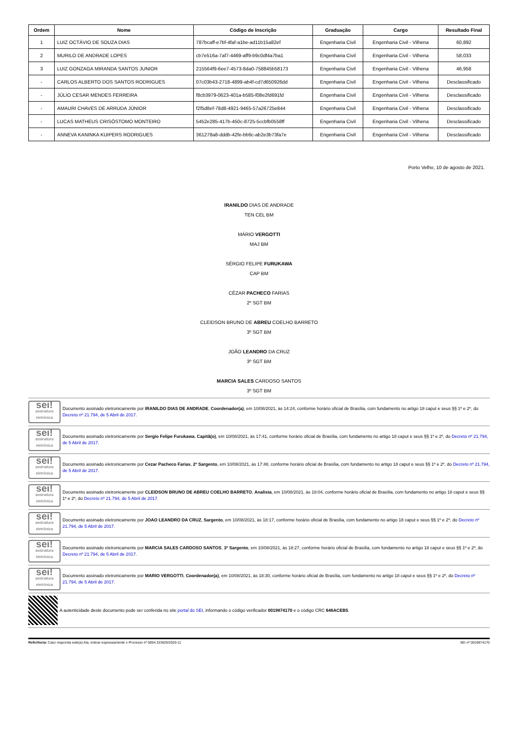| Ordem | Nome | Código de Inscrição | Graduação | Cargo | Resultado Final |
| --- | --- | --- | --- | --- | --- |
| 1 | LUIZ OCTÁVIO DE SOUZA DIAS | 787bcaff-e7bf-4faf-a1be-ad11b15a82ef | Engenharia Civil | Engenharia Civil - Vilhena | 60,892 |
| 2 | MURILO DE ANDRADE LOPES | cb7e516a-7af7-4469-aff9-b9c0df4a7ba1 | Engenharia Civil | Engenharia Civil - Vilhena | 58,033 |
| 3 | LUIZ GONZAGA MIRANDA SANTOS JUNIOR | 215564f9-6ee7-4573-8da0-758845b58173 | Engenharia Civil | Engenharia Civil - Vilhena | 46,958 |
| - | CARLOS ALBERTO DOS SANTOS RODRIGUES | 07c03b43-2718-4899-ab4f-cd7d650926dd | Engenharia Civil | Engenharia Civil - Vilhena | Desclassificado |
| - | JÚLIO CESAR MENDES FERREIRA | f8cb3979-0623-401a-b585-f08e2fd691fd | Engenharia Civil | Engenharia Civil - Vilhena | Desclassificado |
| - | AMAURI CHAVES DE ARRUDA JÚNIOR | f2f5d8ef-78d8-4921-9465-57a26725e844 | Engenharia Civil | Engenharia Civil - Vilhena | Desclassificado |
| - | LUCAS MATHEUS CRISÓSTOMO MONTEIRO | 5452e285-417b-450c-8725-5ccbfb0558ff | Engenharia Civil | Engenharia Civil - Vilhena | Desclassificado |
| - | ANNEVA KANINKA KUIPERS RODRIGUES | 361278a8-dddb-42fe-bb6c-ab2e3b73fa7e | Engenharia Civil | Engenharia Civil - Vilhena | Desclassificado |
Porto Velho, 10 de agosto de 2021.
IRANILDO DIAS DE ANDRADE
TEN CEL BM
MÁRIO VERGOTTI
MAJ BM
SÉRGIO FELIPE FURUKAWA
CAP BM
CÉZAR PACHECO FARIAS
2º SGT BM
CLEIDSON BRUNO DE ABREU COELHO BARRETO
3º SGT BM
JOÃO LEANDRO DA CRUZ
3º SGT BM
MARCIA SALES CARDOSO SANTOS
3º SGT BM
sei!
assinatura eletrônica
Documento assinado eletronicamente por IRANILDO DIAS DE ANDRADE, Coordenador(a), em 10/08/2021, às 14:24, conforme horário oficial de Brasília, com fundamento no artigo 18 caput e seus §§ 1º e 2º, do Decreto nº 21.794, de 5 Abril de 2017.
sei!
assinatura eletrônica
Documento assinado eletronicamente por Sergio Felipe Furukawa, Capitã(o), em 10/08/2021, às 17:41, conforme horário oficial de Brasília, com fundamento no artigo 18 caput e seus §§ 1º e 2º, do Decreto nº 21.794, de 5 Abril de 2017.
sei!
assinatura eletrônica
Documento assinado eletronicamente por Cezar Pacheco Farias, 2º Sargento, em 10/08/2021, às 17:48, conforme horário oficial de Brasília, com fundamento no artigo 18 caput e seus §§ 1º e 2º, do Decreto nº 21.794, de 5 Abril de 2017.
sei!
assinatura eletrônica
Documento assinado eletronicamente por CLEIDSON BRUNO DE ABREU COELHO BARRETO, Analista, em 10/08/2021, às 18:04, conforme horário oficial de Brasília, com fundamento no artigo 18 caput e seus §§ 1º e 2º, do Decreto nº 21.794, de 5 Abril de 2017.
sei!
assinatura eletrônica
Documento assinado eletronicamente por JOAO LEANDRO DA CRUZ, Sargento, em 10/08/2021, às 18:17, conforme horário oficial de Brasília, com fundamento no artigo 18 caput e seus §§ 1º e 2º, do Decreto nº 21.794, de 5 Abril de 2017.
sei!
assinatura eletrônica
Documento assinado eletronicamente por MARCIA SALES CARDOSO SANTOS, 3º Sargento, em 10/08/2021, às 18:27, conforme horário oficial de Brasília, com fundamento no artigo 18 caput e seus §§ 1º e 2º, do Decreto nº 21.794, de 5 Abril de 2017.
sei!
assinatura eletrônica
Documento assinado eletronicamente por MARIO VERGOTTI, Coordenador(a), em 10/08/2021, às 18:30, conforme horário oficial de Brasília, com fundamento no artigo 18 caput e seus §§ 1º e 2º, do Decreto nº 21.794, de 5 Abril de 2017.
A autenticidade deste documento pode ser conferida no site portal do SEI, informando o código verificador 0019874170 e o código CRC 646ACEB5.
Referência: Caso responda este(a) Ata, indicar expressamente o Processo nº 0004.323626/2020-11 SEI nº 0019874170